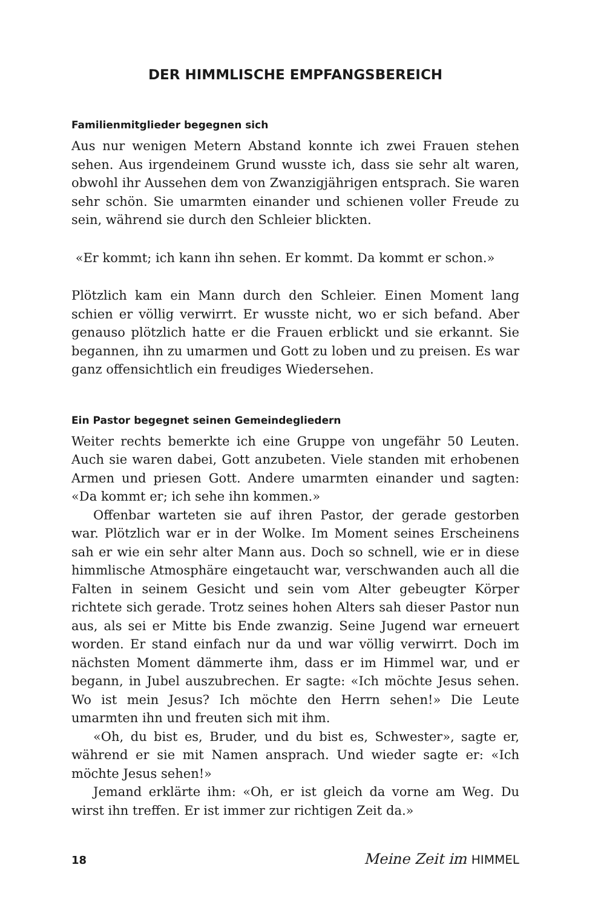DER HIMMLISCHE EMPFANGSBEREICH
Familienmitglieder begegnen sich
Aus nur wenigen Metern Abstand konnte ich zwei Frauen stehen sehen. Aus irgendeinem Grund wusste ich, dass sie sehr alt waren, obwohl ihr Aussehen dem von Zwanzigjährigen entsprach. Sie waren sehr schön. Sie umarmten einander und schienen voller Freude zu sein, während sie durch den Schleier blickten.
«Er kommt; ich kann ihn sehen. Er kommt. Da kommt er schon.»
Plötzlich kam ein Mann durch den Schleier. Einen Moment lang schien er völlig verwirrt. Er wusste nicht, wo er sich befand. Aber genauso plötzlich hatte er die Frauen erblickt und sie erkannt. Sie begannen, ihn zu umarmen und Gott zu loben und zu preisen. Es war ganz offensichtlich ein freudiges Wiedersehen.
Ein Pastor begegnet seinen Gemeindegliedern
Weiter rechts bemerkte ich eine Gruppe von ungefähr 50 Leuten. Auch sie waren dabei, Gott anzubeten. Viele standen mit erhobenen Armen und priesen Gott. Andere umarmten einander und sagten: «Da kommt er; ich sehe ihn kommen.»
Offenbar warteten sie auf ihren Pastor, der gerade gestorben war. Plötzlich war er in der Wolke. Im Moment seines Erscheinens sah er wie ein sehr alter Mann aus. Doch so schnell, wie er in diese himmlische Atmosphäre eingetaucht war, verschwanden auch all die Falten in seinem Gesicht und sein vom Alter gebeugter Körper richtete sich gerade. Trotz seines hohen Alters sah dieser Pastor nun aus, als sei er Mitte bis Ende zwanzig. Seine Jugend war erneuert worden. Er stand einfach nur da und war völlig verwirrt. Doch im nächsten Moment dämmerte ihm, dass er im Himmel war, und er begann, in Jubel auszubrechen. Er sagte: «Ich möchte Jesus sehen. Wo ist mein Jesus? Ich möchte den Herrn sehen!» Die Leute umarmten ihn und freuten sich mit ihm.
«Oh, du bist es, Bruder, und du bist es, Schwester», sagte er, während er sie mit Namen ansprach. Und wieder sagte er: «Ich möchte Jesus sehen!»
Jemand erklärte ihm: «Oh, er ist gleich da vorne am Weg. Du wirst ihn treffen. Er ist immer zur richtigen Zeit da.»
18 Meine Zeit im HIMMEL